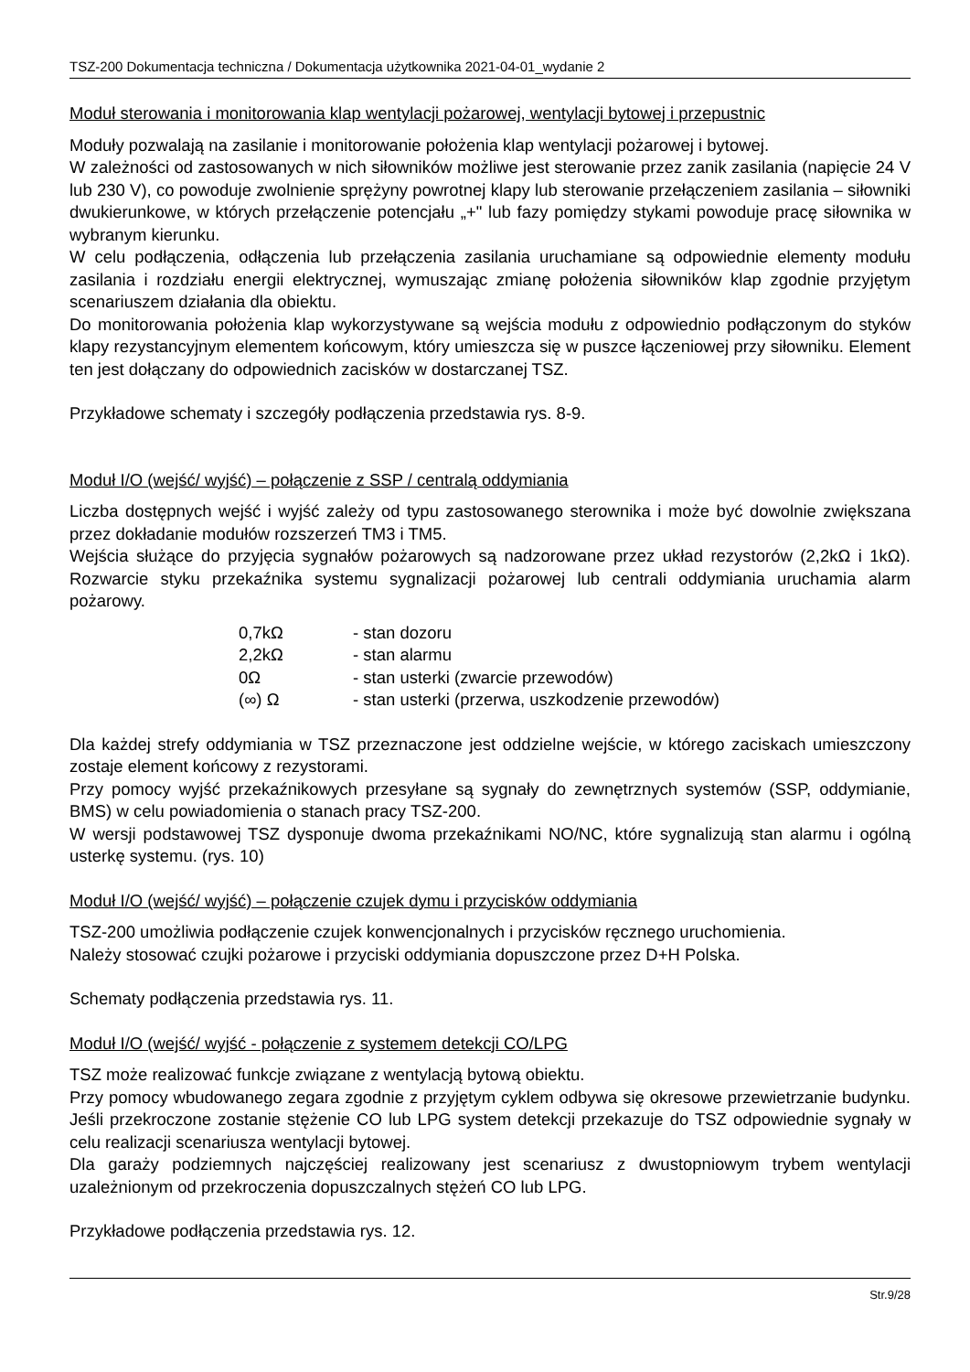TSZ-200 Dokumentacja techniczna / Dokumentacja użytkownika 2021-04-01_wydanie 2
Moduł sterowania i monitorowania klap wentylacji pożarowej, wentylacji bytowej i przepustnic
Moduły pozwalają na zasilanie i monitorowanie położenia klap wentylacji pożarowej i bytowej.
W zależności od zastosowanych w nich siłowników możliwe jest sterowanie przez zanik zasilania (napięcie 24 V lub 230 V), co powoduje zwolnienie sprężyny powrotnej klapy lub sterowanie przełączeniem zasilania – siłowniki dwukierunkowe, w których przełączenie potencjału „+" lub fazy pomiędzy stykami powoduje pracę siłownika w wybranym kierunku.
W celu podłączenia, odłączenia lub przełączenia zasilania uruchamiane są odpowiednie elementy modułu zasilania i rozdziału energii elektrycznej, wymuszając zmianę położenia siłowników klap zgodnie przyjętym scenariuszem działania dla obiektu.
Do monitorowania położenia klap wykorzystywane są wejścia modułu z odpowiednio podłączonym do styków klapy rezystancyjnym elementem końcowym, który umieszcza się w puszce łączeniowej przy siłowniku. Element ten jest dołączany do odpowiednich zacisków w dostarczanej TSZ.
Przykładowe schematy i szczegóły podłączenia przedstawia rys. 8-9.
Moduł I/O (wejść/ wyjść) – połączenie z SSP / centralą oddymiania
Liczba dostępnych wejść i wyjść zależy od typu zastosowanego sterownika i może być dowolnie zwiększana przez dokładanie modułów rozszerzeń TM3 i TM5.
Wejścia służące do przyjęcia sygnałów pożarowych są nadzorowane przez układ rezystorów (2,2kΩ i 1kΩ). Rozwarcie styku przekaźnika systemu sygnalizacji pożarowej lub centrali oddymiania uruchamia alarm pożarowy.
| 0,7kΩ | - stan dozoru |
| 2,2kΩ | - stan alarmu |
| 0Ω | - stan usterki (zwarcie przewodów) |
| (∞) Ω | - stan usterki (przerwa, uszkodzenie przewodów) |
Dla każdej strefy oddymiania w TSZ przeznaczone jest oddzielne wejście, w którego zaciskach umieszczony zostaje element końcowy z rezystorami.
Przy pomocy wyjść przekaźnikowych przesyłane są sygnały do zewnętrznych systemów (SSP, oddymianie, BMS) w celu powiadomienia o stanach pracy TSZ-200.
W wersji podstawowej TSZ dysponuje dwoma przekaźnikami NO/NC, które sygnalizują stan alarmu i ogólną usterkę systemu. (rys. 10)
Moduł I/O (wejść/ wyjść) – połączenie czujek dymu i przycisków oddymiania
TSZ-200 umożliwia podłączenie czujek konwencjonalnych i przycisków ręcznego uruchomienia.
Należy stosować czujki pożarowe i przyciski oddymiania dopuszczone przez D+H Polska.
Schematy podłączenia przedstawia rys. 11.
Moduł I/O (wejść/ wyjść - połączenie z systemem detekcji CO/LPG
TSZ może realizować funkcje związane z wentylacją bytową obiektu.
Przy pomocy wbudowanego zegara zgodnie z przyjętym cyklem odbywa się okresowe przewietrzanie budynku. Jeśli przekroczone zostanie stężenie CO lub LPG system detekcji przekazuje do TSZ odpowiednie sygnały w celu realizacji scenariusza wentylacji bytowej.
Dla garaży podziemnych najczęściej realizowany jest scenariusz z dwustopniowym trybem wentylacji uzależnionym od przekroczenia dopuszczalnych stężeń CO lub LPG.
Przykładowe podłączenia przedstawia rys. 12.
Str.9/28